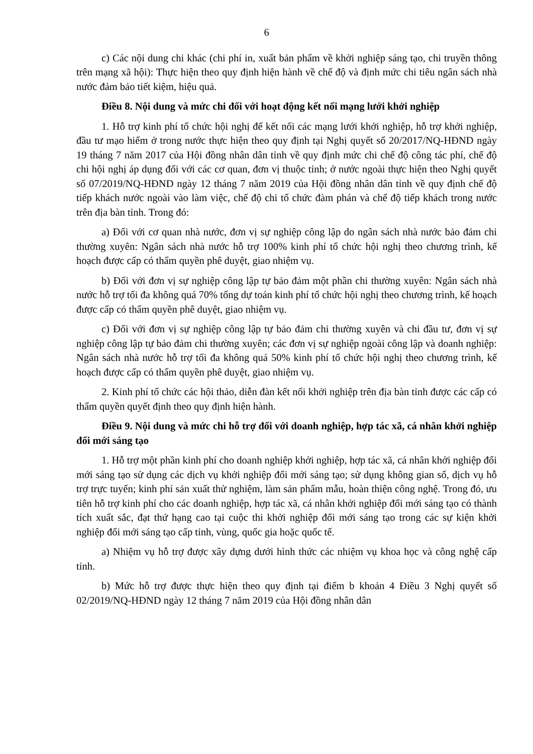6
c) Các nội dung chi khác (chi phí in, xuất bản phẩm về khởi nghiệp sáng tạo, chi truyền thông trên mạng xã hội): Thực hiện theo quy định hiện hành về chế độ và định mức chi tiêu ngân sách nhà nước đảm bảo tiết kiệm, hiệu quả.
Điều 8. Nội dung và mức chi đối với hoạt động kết nối mạng lưới khởi nghiệp
1. Hỗ trợ kinh phí tổ chức hội nghị để kết nối các mạng lưới khởi nghiệp, hỗ trợ khởi nghiệp, đầu tư mạo hiểm ở trong nước thực hiện theo quy định tại Nghị quyết số 20/2017/NQ-HĐND ngày 19 tháng 7 năm 2017 của Hội đồng nhân dân tỉnh về quy định mức chi chế độ công tác phí, chế độ chi hội nghị áp dụng đối với các cơ quan, đơn vị thuộc tỉnh; ở nước ngoài thực hiện theo Nghị quyết số 07/2019/NQ-HĐND ngày 12 tháng 7 năm 2019 của Hội đồng nhân dân tỉnh về quy định chế độ tiếp khách nước ngoài vào làm việc, chế độ chi tổ chức đàm phán và chế độ tiếp khách trong nước trên địa bàn tỉnh. Trong đó:
a) Đối với cơ quan nhà nước, đơn vị sự nghiệp công lập do ngân sách nhà nước bảo đảm chi thường xuyên: Ngân sách nhà nước hỗ trợ 100% kinh phí tổ chức hội nghị theo chương trình, kế hoạch được cấp có thẩm quyền phê duyệt, giao nhiệm vụ.
b) Đối với đơn vị sự nghiệp công lập tự bảo đảm một phần chi thường xuyên: Ngân sách nhà nước hỗ trợ tối đa không quá 70% tổng dự toán kinh phí tổ chức hội nghị theo chương trình, kế hoạch được cấp có thẩm quyền phê duyệt, giao nhiệm vụ.
c) Đối với đơn vị sự nghiệp công lập tự bảo đảm chi thường xuyên và chi đầu tư, đơn vị sự nghiệp công lập tự bảo đảm chi thường xuyên; các đơn vị sự nghiệp ngoài công lập và doanh nghiệp: Ngân sách nhà nước hỗ trợ tối đa không quá 50% kinh phí tổ chức hội nghị theo chương trình, kế hoạch được cấp có thẩm quyền phê duyệt, giao nhiệm vụ.
2. Kinh phí tổ chức các hội thảo, diễn đàn kết nối khởi nghiệp trên địa bàn tỉnh được các cấp có thẩm quyền quyết định theo quy định hiện hành.
Điều 9. Nội dung và mức chi hỗ trợ đối với doanh nghiệp, hợp tác xã, cá nhân khởi nghiệp đổi mới sáng tạo
1. Hỗ trợ một phần kinh phí cho doanh nghiệp khởi nghiệp, hợp tác xã, cá nhân khởi nghiệp đổi mới sáng tạo sử dụng các dịch vụ khởi nghiệp đổi mới sáng tạo; sử dụng không gian số, dịch vụ hỗ trợ trực tuyến; kinh phí sản xuất thử nghiệm, làm sản phẩm mẫu, hoàn thiện công nghệ. Trong đó, ưu tiên hỗ trợ kinh phí cho các doanh nghiệp, hợp tác xã, cá nhân khởi nghiệp đổi mới sáng tạo có thành tích xuất sắc, đạt thứ hạng cao tại cuộc thi khởi nghiệp đổi mới sáng tạo trong các sự kiện khởi nghiệp đổi mới sáng tạo cấp tỉnh, vùng, quốc gia hoặc quốc tế.
a) Nhiệm vụ hỗ trợ được xây dựng dưới hình thức các nhiệm vụ khoa học và công nghệ cấp tỉnh.
b) Mức hỗ trợ được thực hiện theo quy định tại điểm b khoản 4 Điều 3 Nghị quyết số 02/2019/NQ-HĐND ngày 12 tháng 7 năm 2019 của Hội đồng nhân dân